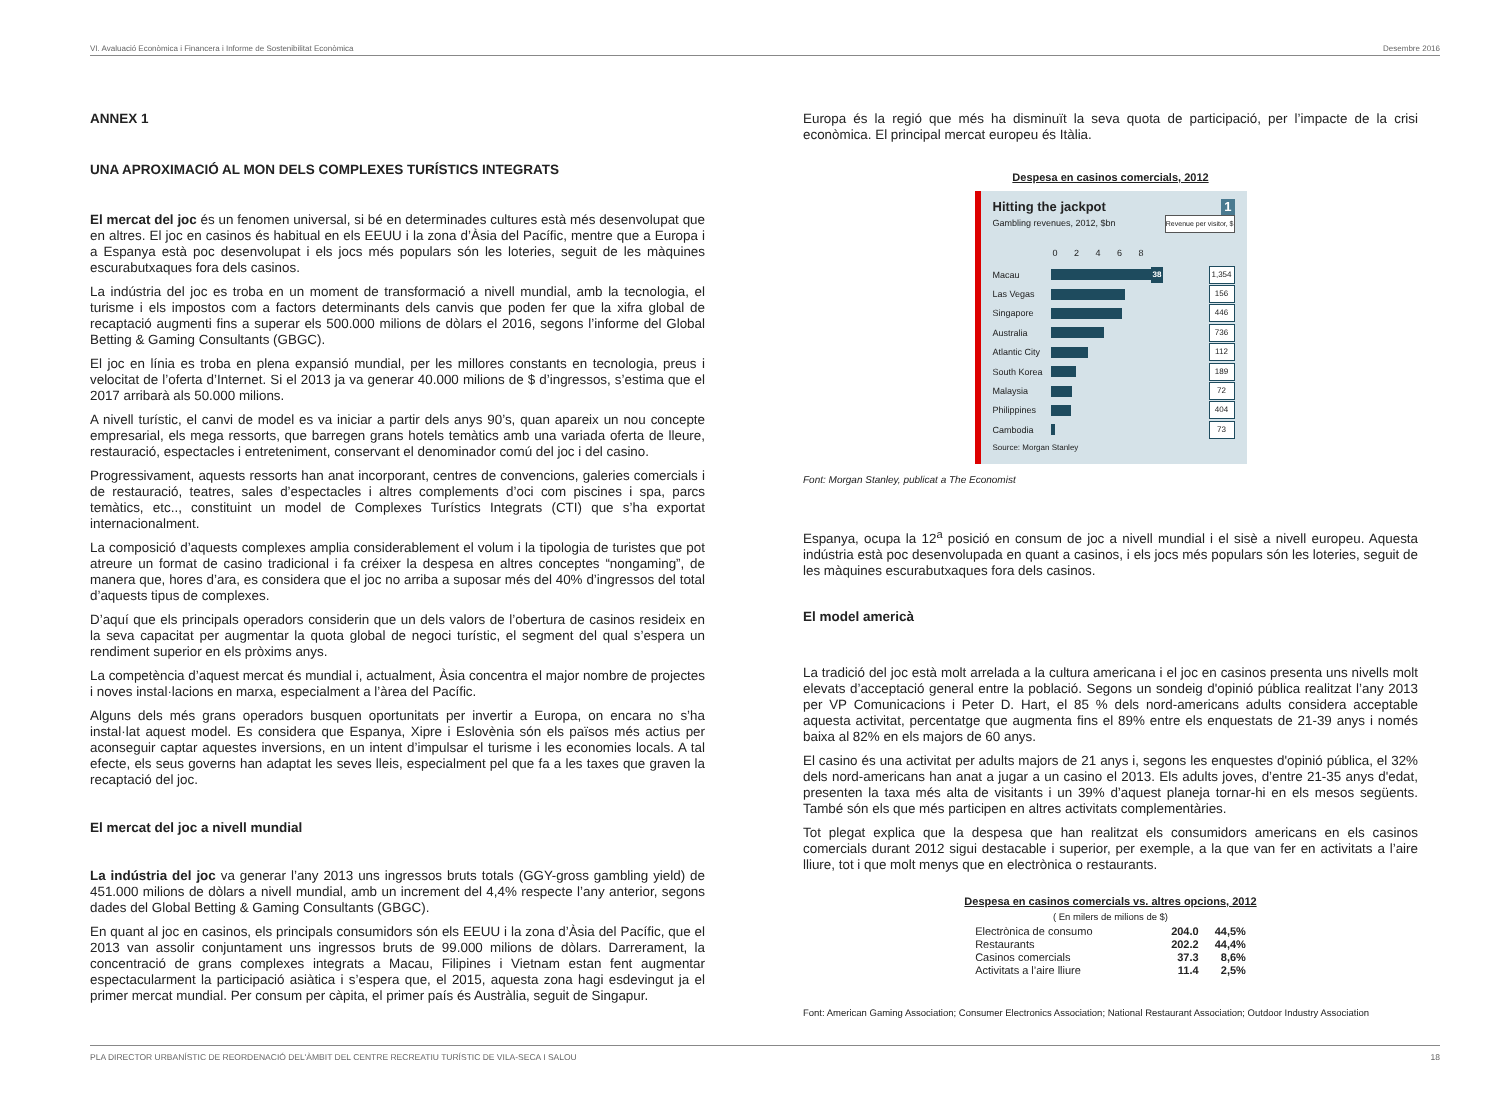VI. Avaluació Econòmica i Financera i Informe de Sostenibilitat Econòmica Desembre 2016
ANNEX 1
UNA APROXIMACIÓ AL MON DELS COMPLEXES TURÍSTICS INTEGRATS
El mercat del joc és un fenomen universal, si bé en determinades cultures està més desenvolupat que en altres. El joc en casinos és habitual en els EEUU i la zona d’Àsia del Pacífic, mentre que a Europa i a Espanya està poc desenvolupat i els jocs més populars són les loteries, seguit de les màquines escurabutxaques fora dels casinos.
La indústria del joc es troba en un moment de transformació a nivell mundial, amb la tecnologia, el turisme i els impostos com a factors determinants dels canvis que poden fer que la xifra global de recaptació augmenti fins a superar els 500.000 milions de dòlars el 2016, segons l’informe del Global Betting & Gaming Consultants (GBGC).
El joc en línia es troba en plena expansió mundial, per les millores constants en tecnologia, preus i velocitat de l’oferta d’Internet. Si el 2013 ja va generar 40.000 milions de $ d’ingressos, s’estima que el 2017 arribarà als 50.000 milions.
A nivell turístic, el canvi de model es va iniciar a partir dels anys 90’s, quan apareix un nou concepte empresarial, els mega ressorts, que barregen grans hotels temàtics amb una variada oferta de lleure, restauració, espectacles i entreteniment, conservant el denominador comú del joc i del casino.
Progressivament, aquests ressorts han anat incorporant, centres de convencions, galeries comercials i de restauració, teatres, sales d’espectacles i altres complements d’oci com piscines i spa, parcs temàtics, etc.., constituint un model de Complexes Turístics Integrats (CTI) que s’ha exportat internacionalment.
La composició d’aquests complexes amplia considerablement el volum i la tipologia de turistes que pot atreure un format de casino tradicional i fa créixer la despesa en altres conceptes “nongaming”, de manera que, hores d’ara, es considera que el joc no arriba a suposar més del 40% d’ingressos del total d’aquests tipus de complexes.
D’aquí que els principals operadors considerin que un dels valors de l’obertura de casinos resideix en la seva capacitat per augmentar la quota global de negoci turístic, el segment del qual s’espera un rendiment superior en els pròxims anys.
La competència d’aquest mercat és mundial i, actualment, Àsia concentra el major nombre de projectes i noves instal·lacions en marxa, especialment a l’àrea del Pacífic.
Alguns dels més grans operadors busquen oportunitats per invertir a Europa, on encara no s’ha instal·lat aquest model. Es considera que Espanya, Xipre i Eslovènia són els països més actius per aconseguir captar aquestes inversions, en un intent d’impulsar el turisme i les economies locals. A tal efecte, els seus governs han adaptat les seves lleis, especialment pel que fa a les taxes que graven la recaptació del joc.
El mercat del joc a nivell mundial
La indústria del joc va generar l’any 2013 uns ingressos bruts totals (GGY-gross gambling yield) de 451.000 milions de dòlars a nivell mundial, amb un increment del 4,4% respecte l’any anterior, segons dades del Global Betting & Gaming Consultants (GBGC).
En quant al joc en casinos, els principals consumidors són els EEUU i la zona d’Àsia del Pacífic, que el 2013 van assolir conjuntament uns ingressos bruts de 99.000 milions de dòlars. Darrerament, la concentració de grans complexes integrats a Macau, Filipines i Vietnam estan fent augmentar espectacularment la participació asiàtica i s’espera que, el 2015, aquesta zona hagi esdevingut ja el primer mercat mundial. Per consum per càpita, el primer país és Austràlia, seguit de Singapur.
Europa és la regió que més ha disminuït la seva quota de participació, per l’impacte de la crisi econòmica. El principal mercat europeu és Itàlia.
Despesa en casinos comercials, 2012
Hitting the jackpot 1
Gambling revenues, 2012, $bn Revenue per visitor, $
0 2 4 6 8
Macau 38 1,354
Las Vegas 156
Singapore 446
Australia 736
Atlantic City
112
South Korea
189
Malaysia 72
Philippines
404
Cambodia 73
Source: Morgan Stanley
Font: Morgan Stanley, publicat a The Economist
Espanya, ocupa la 12<sup>a</sup> posició en consum de joc a nivell mundial i el sisè a nivell europeu. Aquesta indústria està poc desenvolupada en quant a casinos, i els jocs més populars són les loteries, seguit de les màquines escurabutxaques fora dels casinos.
El model americà
La tradició del joc està molt arrelada a la cultura americana i el joc en casinos presenta uns nivells molt elevats d’acceptació general entre la població. Segons un sondeig d'opinió pública realitzat l’any 2013 per VP Comunicacions i Peter D. Hart, el 85 % dels nord-americans adults considera acceptable aquesta activitat, percentatge que augmenta fins el 89% entre els enquestats de 21-39 anys i només baixa al 82% en els majors de 60 anys.
El casino és una activitat per adults majors de 21 anys i, segons les enquestes d'opinió pública, el 32% dels nord-americans han anat a jugar a un casino el 2013. Els adults joves, d’entre 21-35 anys d'edat, presenten la taxa més alta de visitants i un 39% d’aquest planeja tornar-hi en els mesos següents. També són els que més participen en altres activitats complementàries.
Tot plegat explica que la despesa que han realitzat els consumidors americans en els casinos comercials durant 2012 sigui destacable i superior, per exemple, a la que van fer en activitats a l’aire lliure, tot i que molt menys que en electrònica o restaurants.
Despesa en casinos comercials vs. altres opcions, 2012
( En milers de milions de $)
| Electrònica de consumo | 204.0 | 44,5% |
| Restaurants | 202.2 | 44,4% |
| Casinos comercials | 37.3 | 8,6% |
| Activitats a l’aire lliure | 11.4 | 2,5% |
Font: American Gaming Association; Consumer Electronics Association; National Restaurant Association; Outdoor Industry Association
PLA DIRECTOR URBANÍSTIC DE REORDENACIÓ DEL'ÀMBIT DEL CENTRE RECREATIU TURÍSTIC DE VILA-SECA I SALOU 18